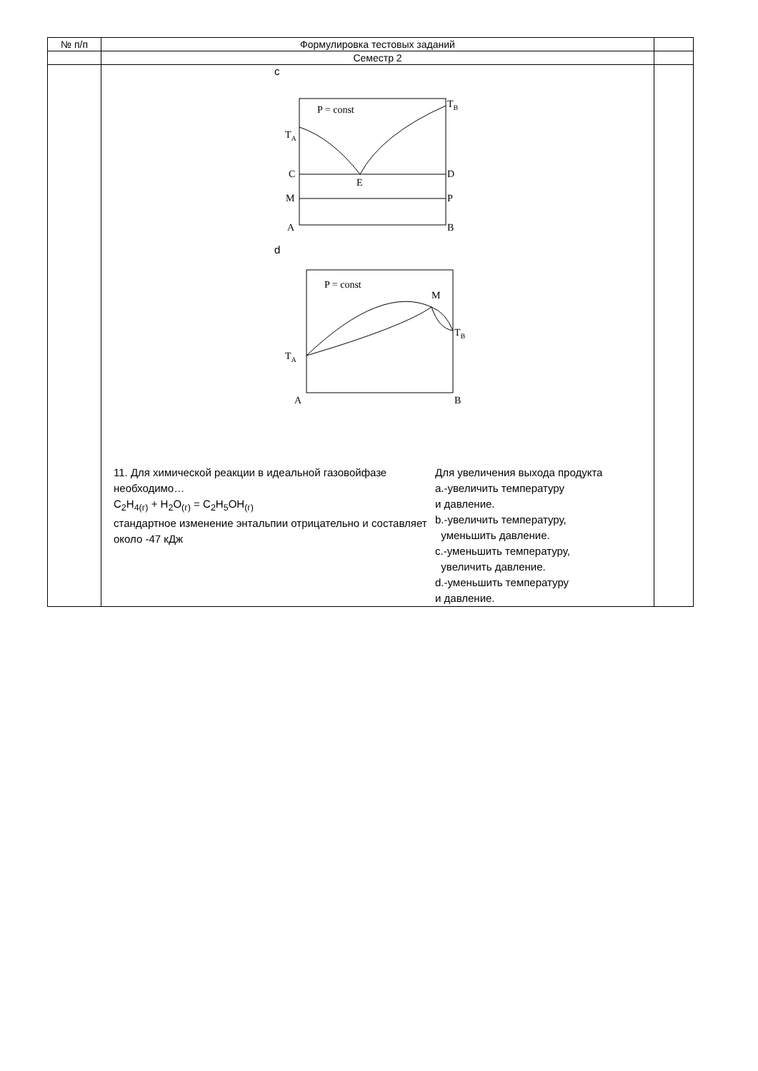| № п/п | Формулировка тестовых заданий | |
| --- | --- | --- |
| | Семестр 2 | |
| | c P = const T B T A C D E M P A B d P = const M T B T A A B 11. Для химической реакции в идеальной газовойфазе необходимо… C<sub>2</sub>H<sub>4(г)</sub> + H<sub>2</sub>O<sub>(г)</sub> = C<sub>2</sub>H<sub>5</sub>OH<sub>(г)</sub> стандартное изменение энтальпии отрицательно и составляет около -47 кДж Для увеличения выхода продукта a.-увеличить температуру и давление. b.-увеличить температуру, уменьшить давление. c.-уменьшить температуру, увеличить давление. d.-уменьшить температуру и давление. | |